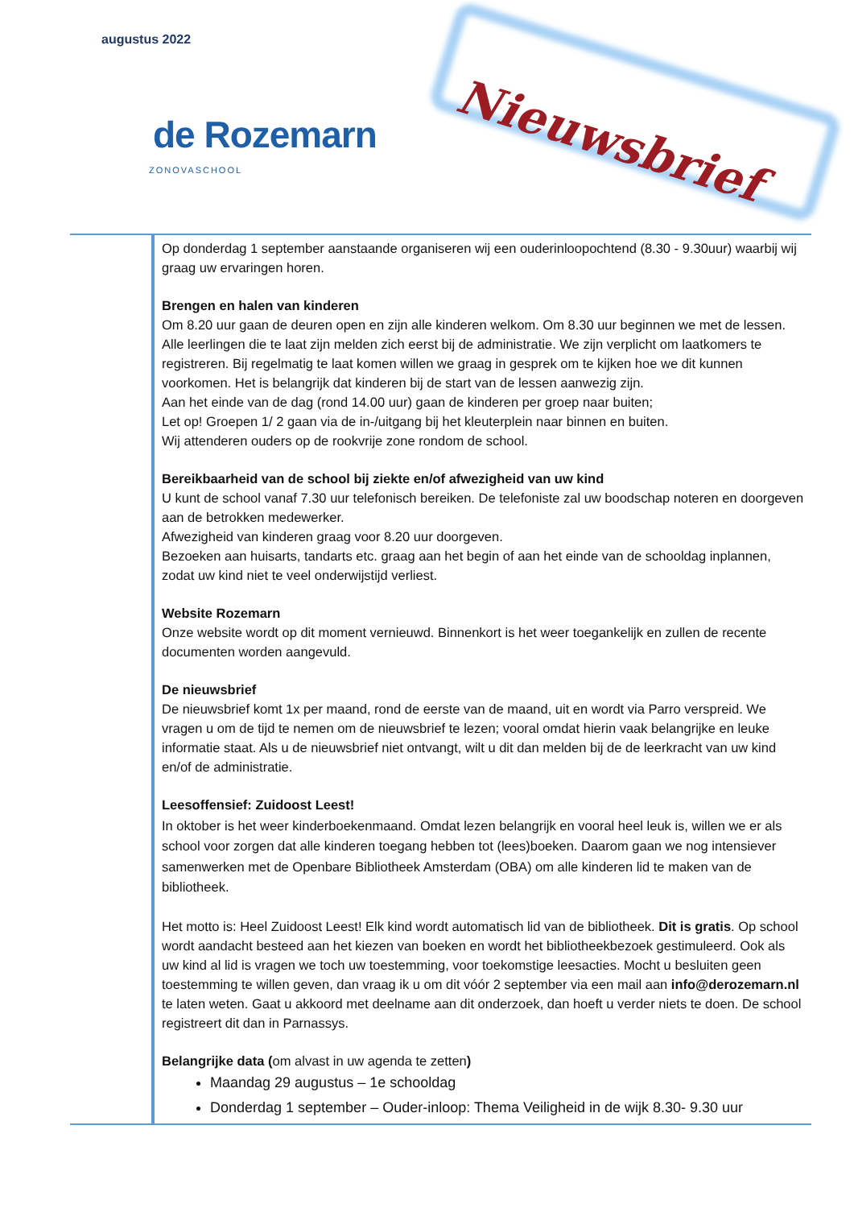augustus 2022
de Rozemarn
ZONOVASCHOOL
Nieuwsbrief
Op donderdag 1 september aanstaande organiseren wij een ouderinloopochtend (8.30 - 9.30uur) waarbij wij graag uw ervaringen horen.
Brengen en halen van kinderen
Om 8.20 uur gaan de deuren open en zijn alle kinderen welkom. Om 8.30 uur beginnen we met de lessen. Alle leerlingen die te laat zijn melden zich eerst bij de administratie. We zijn verplicht om laatkomers te registreren. Bij regelmatig te laat komen willen we graag in gesprek om te kijken hoe we dit kunnen voorkomen. Het is belangrijk dat kinderen bij de start van de lessen aanwezig zijn.
Aan het einde van de dag (rond 14.00 uur) gaan de kinderen per groep naar buiten;
Let op! Groepen 1/ 2 gaan via de in-/uitgang bij het kleuterplein naar binnen en buiten.
Wij attenderen ouders op de rookvrije zone rondom de school.
Bereikbaarheid van de school bij ziekte en/of afwezigheid van uw kind
U kunt de school vanaf 7.30 uur telefonisch bereiken. De telefoniste zal uw boodschap noteren en doorgeven aan de betrokken medewerker.
Afwezigheid van kinderen graag voor 8.20 uur doorgeven.
Bezoeken aan huisarts, tandarts etc. graag aan het begin of aan het einde van de schooldag inplannen, zodat uw kind niet te veel onderwijstijd verliest.
Website Rozemarn
Onze website wordt op dit moment vernieuwd. Binnenkort is het weer toegankelijk en zullen de recente documenten worden aangevuld.
De nieuwsbrief
De nieuwsbrief komt 1x per maand, rond de eerste van de maand, uit en wordt via Parro verspreid. We vragen u om de tijd te nemen om de nieuwsbrief te lezen; vooral omdat hierin vaak belangrijke en leuke informatie staat. Als u de nieuwsbrief niet ontvangt, wilt u dit dan melden bij de de leerkracht van uw kind en/of de administratie.
Leesoffensief: Zuidoost Leest!
In oktober is het weer kinderboekenmaand. Omdat lezen belangrijk en vooral heel leuk is, willen we er als school voor zorgen dat alle kinderen toegang hebben tot (lees)boeken. Daarom gaan we nog intensiever samenwerken met de Openbare Bibliotheek Amsterdam (OBA) om alle kinderen lid te maken van de bibliotheek.
Het motto is: Heel Zuidoost Leest! Elk kind wordt automatisch lid van de bibliotheek. Dit is gratis. Op school wordt aandacht besteed aan het kiezen van boeken en wordt het bibliotheekbezoek gestimuleerd. Ook als uw kind al lid is vragen we toch uw toestemming, voor toekomstige leesacties. Mocht u besluiten geen toestemming te willen geven, dan vraag ik u om dit vóór 2 september via een mail aan info@derozemarn.nl te laten weten. Gaat u akkoord met deelname aan dit onderzoek, dan hoeft u verder niets te doen. De school registreert dit dan in Parnassys.
Belangrijke data (om alvast in uw agenda te zetten)
Maandag 29 augustus – 1e schooldag
Donderdag 1 september – Ouder-inloop: Thema Veiligheid in de wijk 8.30- 9.30 uur